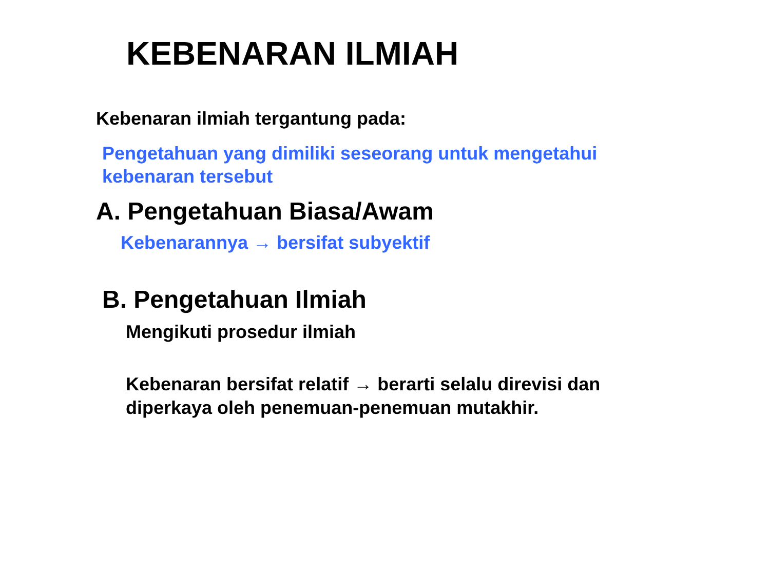KEBENARAN ILMIAH
Kebenaran ilmiah tergantung pada:
Pengetahuan yang dimiliki seseorang untuk mengetahui
kebenaran tersebut
A. Pengetahuan Biasa/Awam
Kebenarannya → bersifat subyektif
B. Pengetahuan Ilmiah
Mengikuti prosedur ilmiah
Kebenaran bersifat relatif → berarti selalu direvisi dan diperkaya oleh penemuan-penemuan mutakhir.